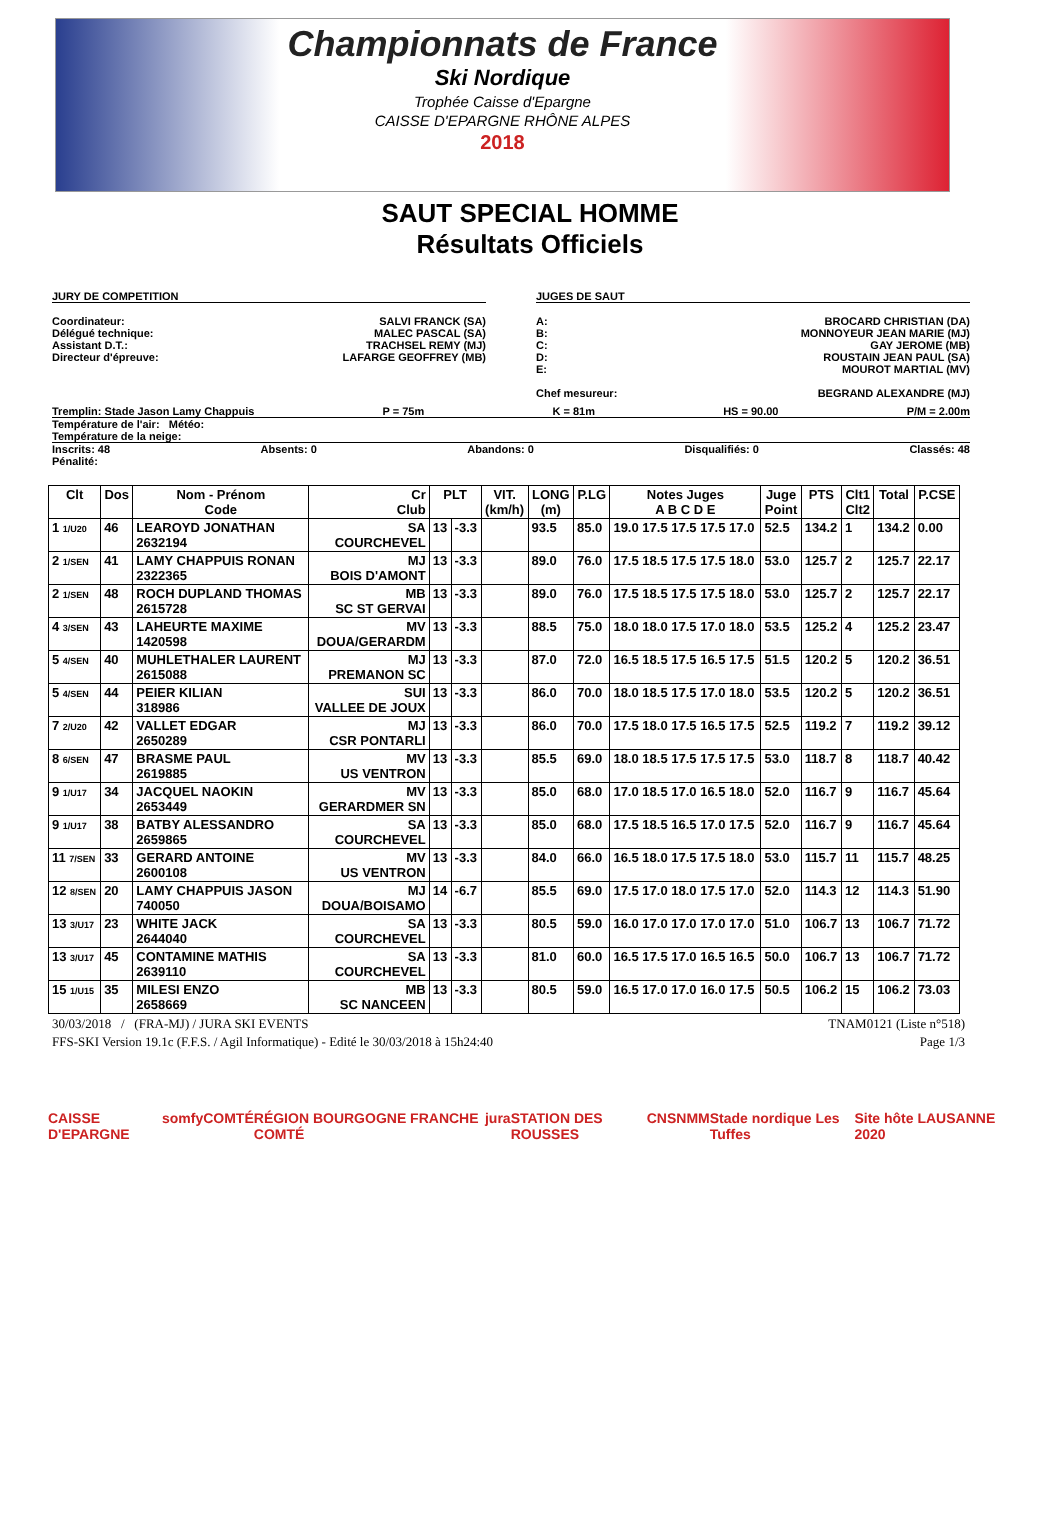Championnats de France
Ski Nordique
Trophée Caisse d'Epargne
CAISSE D'EPARGNE RHÔNE ALPES
2018
SAUT SPECIAL HOMME
Résultats Officiels
JURY DE COMPETITION
Coordinateur: SALVI FRANCK (SA)
Délégué technique: MALEC PASCAL (SA)
Assistant D.T.: TRACHSEL REMY (MJ)
Directeur d'épreuve: LAFARGE GEOFFREY (MB)
JUGES DE SAUT
A: BROCARD CHRISTIAN (DA)
B: MONNOYEUR JEAN MARIE (MJ)
C: GAY JEROME (MB)
D: ROUSTAIN JEAN PAUL (SA)
E: MOUROT MARTIAL (MV)
Chef mesureur: BEGRAND ALEXANDRE (MJ)
Tremplin: Stade Jason Lamy Chappuis P = 75m K = 81m HS = 90.00 P/M = 2.00m
Température de l'air: Météo:
Température de la neige:
Inscrits: 48 Absents: 0 Abandons: 0 Disqualifiés: 0 Classés: 48
Pénalité:
| Clt | Dos | Nom - Prénom Code | Cr Club | PLT | | VIT. (km/h) | LONG (m) | P.LG | Notes Juges A B C D E | Juge Point | PTS | Clt1 Clt2 | Total | P.CSE |
| --- | --- | --- | --- | --- | --- | --- | --- | --- | --- | --- | --- | --- | --- | --- |
| 1 1/U20 | 46 | LEAROYD JONATHAN 2632194 | SA COURCHEVEL | 13 | -3.3 | | 93.5 | 85.0 | 19.0 17.5 17.5 17.5 17.0 | 52.5 | 134.2 | 1 | 134.2 | 0.00 |
| 2 1/SEN | 41 | LAMY CHAPPUIS RONAN 2322365 | MJ BOIS D'AMONT | 13 | -3.3 | | 89.0 | 76.0 | 17.5 18.5 17.5 17.5 18.0 | 53.0 | 125.7 | 2 | 125.7 | 22.17 |
| 2 1/SEN | 48 | ROCH DUPLAND THOMAS 2615728 | MB SC ST GERVAI | 13 | -3.3 | | 89.0 | 76.0 | 17.5 18.5 17.5 17.5 18.0 | 53.0 | 125.7 | 2 | 125.7 | 22.17 |
| 4 3/SEN | 43 | LAHEURTE MAXIME 1420598 | MV DOUA/GERARDM | 13 | -3.3 | | 88.5 | 75.0 | 18.0 18.0 17.5 17.0 18.0 | 53.5 | 125.2 | 4 | 125.2 | 23.47 |
| 5 4/SEN | 40 | MUHLETHALER LAURENT 2615088 | MJ PREMANON SC | 13 | -3.3 | | 87.0 | 72.0 | 16.5 18.5 17.5 16.5 17.5 | 51.5 | 120.2 | 5 | 120.2 | 36.51 |
| 5 4/SEN | 44 | PEIER KILIAN 318986 | SUI VALLEE DE JOUX | 13 | -3.3 | | 86.0 | 70.0 | 18.0 18.5 17.5 17.0 18.0 | 53.5 | 120.2 | 5 | 120.2 | 36.51 |
| 7 2/U20 | 42 | VALLET EDGAR 2650289 | MJ CSR PONTARLI | 13 | -3.3 | | 86.0 | 70.0 | 17.5 18.0 17.5 16.5 17.5 | 52.5 | 119.2 | 7 | 119.2 | 39.12 |
| 8 6/SEN | 47 | BRASME PAUL 2619885 | MV US VENTRON | 13 | -3.3 | | 85.5 | 69.0 | 18.0 18.5 17.5 17.5 17.5 | 53.0 | 118.7 | 8 | 118.7 | 40.42 |
| 9 1/U17 | 34 | JACQUEL NAOKIN 2653449 | MV GERARDMER SN | 13 | -3.3 | | 85.0 | 68.0 | 17.0 18.5 17.0 16.5 18.0 | 52.0 | 116.7 | 9 | 116.7 | 45.64 |
| 9 1/U17 | 38 | BATBY ALESSANDRO 2659865 | SA COURCHEVEL | 13 | -3.3 | | 85.0 | 68.0 | 17.5 18.5 16.5 17.0 17.5 | 52.0 | 116.7 | 9 | 116.7 | 45.64 |
| 11 7/SEN | 33 | GERARD ANTOINE 2600108 | MV US VENTRON | 13 | -3.3 | | 84.0 | 66.0 | 16.5 18.0 17.5 17.5 18.0 | 53.0 | 115.7 | 11 | 115.7 | 48.25 |
| 12 8/SEN | 20 | LAMY CHAPPUIS JASON 740050 | MJ DOUA/BOISAMO | 14 | -6.7 | | 85.5 | 69.0 | 17.5 17.0 18.0 17.5 17.0 | 52.0 | 114.3 | 12 | 114.3 | 51.90 |
| 13 3/U17 | 23 | WHITE JACK 2644040 | SA COURCHEVEL | 13 | -3.3 | | 80.5 | 59.0 | 16.0 17.0 17.0 17.0 17.0 | 51.0 | 106.7 | 13 | 106.7 | 71.72 |
| 13 3/U17 | 45 | CONTAMINE MATHIS 2639110 | SA COURCHEVEL | 13 | -3.3 | | 81.0 | 60.0 | 16.5 17.5 17.0 16.5 16.5 | 50.0 | 106.7 | 13 | 106.7 | 71.72 |
| 15 1/U15 | 35 | MILESI ENZO 2658669 | MB SC NANCEEN | 13 | -3.3 | | 80.5 | 59.0 | 16.5 17.0 17.0 16.0 17.5 | 50.5 | 106.2 | 15 | 106.2 | 73.03 |
30/03/2018 / (FRA-MJ) / JURA SKI EVENTS TNAM0121 (Liste n°518)
FFS-SKI Version 19.1c (F.F.S. / Agil Informatique) - Edité le 30/03/2018 à 15h24:40 Page 1/3
CAISSE D'EPARGNE somfy COMTÉ RÉGION BOURGOGNE FRANCHE COMTÉ jura STATION DES ROUSSES CNSNMM Stade nordique Les Tuffes Site hôte LAUSANNE 2020